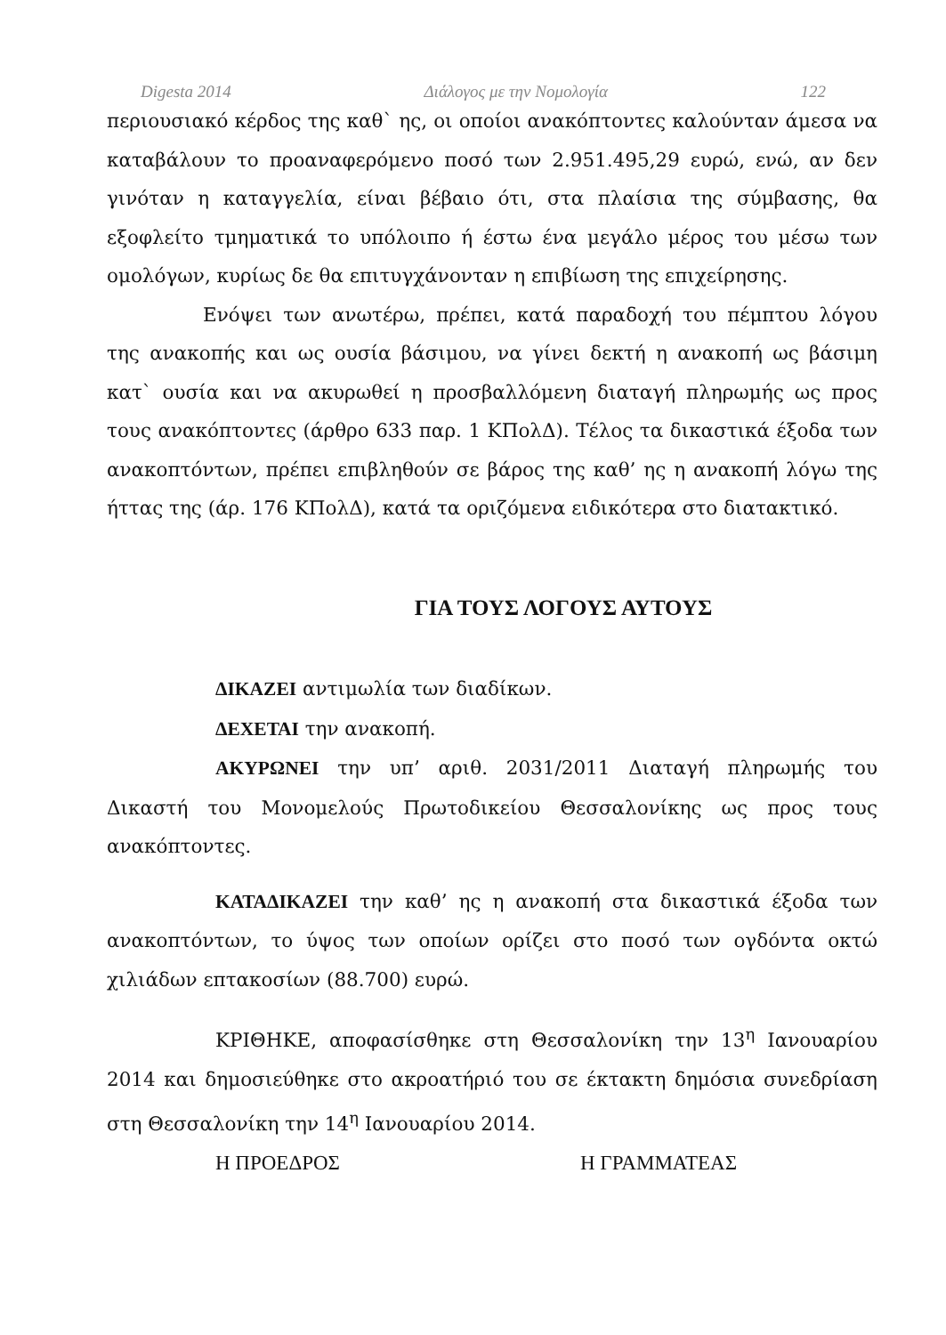Digesta 2014 Διάλογος με την Νομολογία 122
περιουσιακό κέρδος της καθ` ης, οι οποίοι ανακόπτοντες καλούνταν άμεσα να καταβάλουν το προαναφερόμενο ποσό των 2.951.495,29 ευρώ, ενώ, αν δεν γινόταν η καταγγελία, είναι βέβαιο ότι, στα πλαίσια της σύμβασης, θα εξοφλείτο τμηματικά το υπόλοιπο ή έστω ένα μεγάλο μέρος του μέσω των ομολόγων, κυρίως δε θα επιτυγχάνονταν η επιβίωση της επιχείρησης.
Ενόψει των ανωτέρω, πρέπει, κατά παραδοχή του πέμπτου λόγου της ανακοπής και ως ουσία βάσιμου, να γίνει δεκτή η ανακοπή ως βάσιμη κατ` ουσία και να ακυρωθεί η προσβαλλόμενη διαταγή πληρωμής ως προς τους ανακόπτοντες (άρθρο 633 παρ. 1 ΚΠολΔ). Τέλος τα δικαστικά έξοδα των ανακοπτόντων, πρέπει επιβληθούν σε βάρος της καθ’ ης η ανακοπή λόγω της ήττας της (άρ. 176 ΚΠολΔ), κατά τα οριζόμενα ειδικότερα στο διατακτικό.
ΓΙΑ ΤΟΥΣ ΛΟΓΟΥΣ ΑΥΤΟΥΣ
ΔΙΚΑΖΕΙ αντιμωλία των διαδίκων.
ΔΕΧΕΤΑΙ την ανακοπή.
ΑΚΥΡΩΝΕΙ την υπ’ αριθ. 2031/2011 Διαταγή πληρωμής του Δικαστή του Μονομελούς Πρωτοδικείου Θεσσαλονίκης ως προς τους ανακόπτοντες.
ΚΑΤΑΔΙΚΑΖΕΙ την καθ’ ης η ανακοπή στα δικαστικά έξοδα των ανακοπτόντων, το ύψος των οποίων ορίζει στο ποσό των ογδόντα οκτώ χιλιάδων επτακοσίων (88.700) ευρώ.
ΚΡΙΘΗΚΕ, αποφασίσθηκε στη Θεσσαλονίκη την 13<sup>η</sup> Ιανουαρίου 2014 και δημοσιεύθηκε στο ακροατήριό του σε έκτακτη δημόσια συνεδρίαση στη Θεσσαλονίκη την 14<sup>η</sup> Ιανουαρίου 2014.
Η ΠΡΟΕΔΡΟΣ Η ΓΡΑΜΜΑΤΕΑΣ